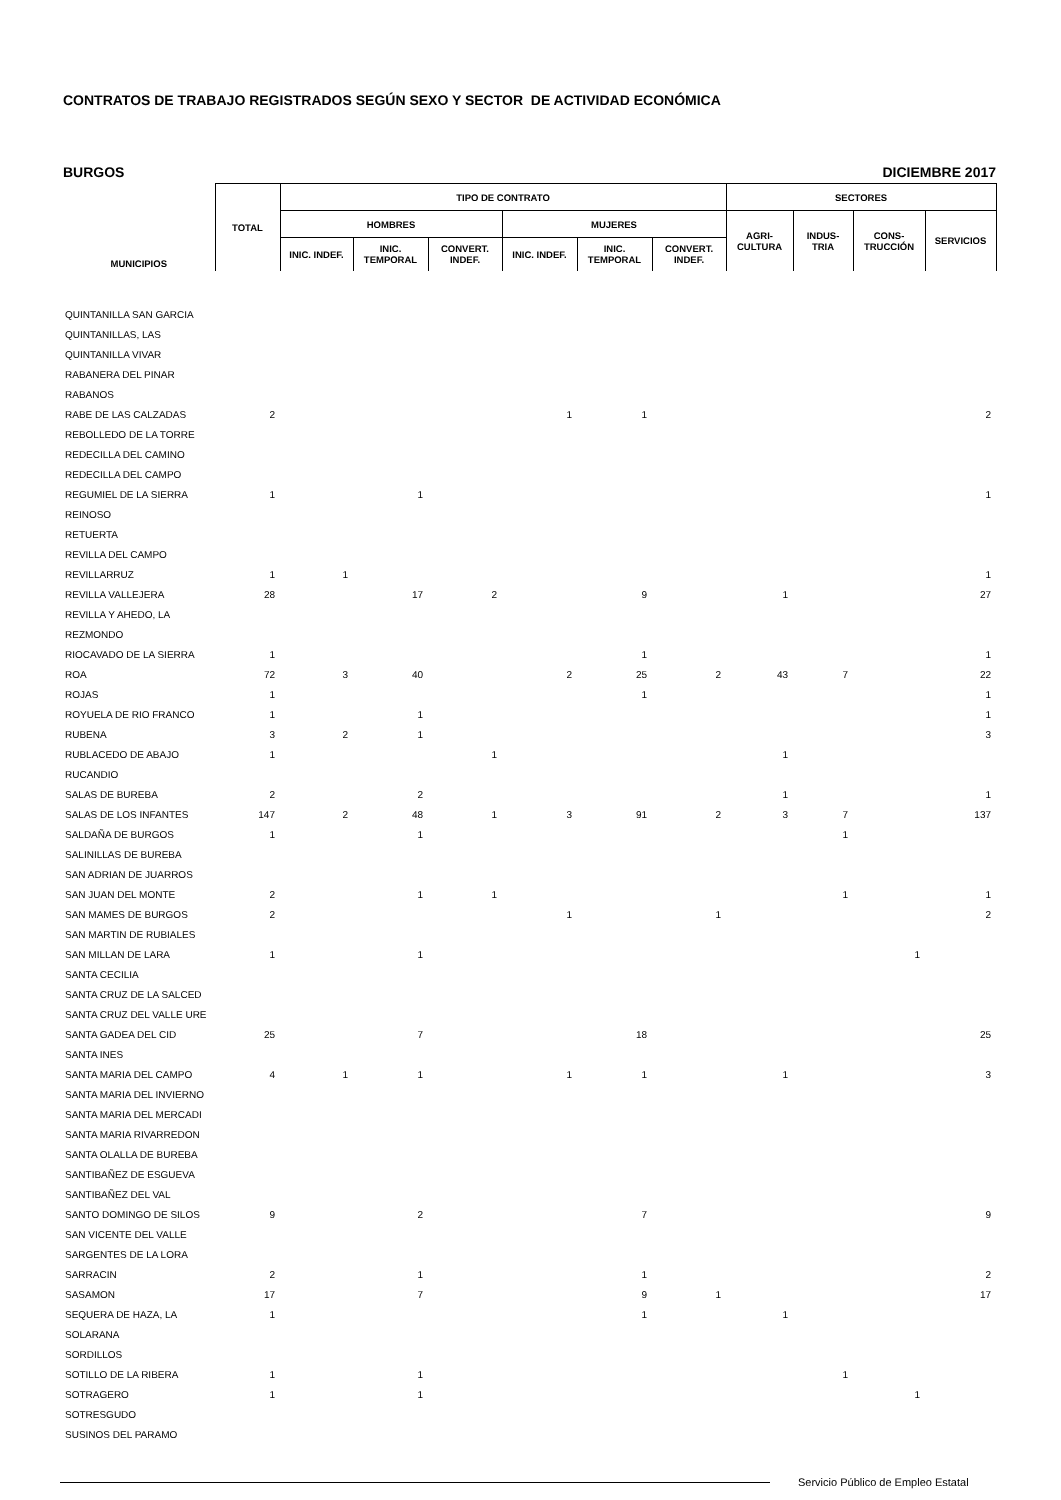CONTRATOS DE TRABAJO REGISTRADOS SEGÚN SEXO Y SECTOR DE ACTIVIDAD ECONÓMICA
BURGOS DICIEMBRE 2017
| MUNICIPIOS | TOTAL | TIPO DE CONTRATO | | | | | | SECTORES | | | |
| --- | --- | --- | --- | --- | --- | --- | --- | --- | --- | --- | --- |
| | | HOMBRES | | | MUJERES | | | AGRI- CULTURA | INDUS- TRIA | CONS- TRUCCIÓN | SERVICIOS |
| | | INIC. INDEF. | INIC. TEMPORAL | CONVERT. INDEF. | INIC. INDEF. | INIC. TEMPORAL | CONVERT. INDEF. | | | | |
| QUINTANILLA SAN GARCIA | | | | | | | | | | | |
| QUINTANILLAS, LAS | | | | | | | | | | | |
| QUINTANILLA VIVAR | | | | | | | | | | | |
| RABANERA DEL PINAR | | | | | | | | | | | |
| RABANOS | | | | | | | | | | | |
| RABE DE LAS CALZADAS | 2 | | | | 1 | 1 | | | | | 2 |
| REBOLLEDO DE LA TORRE | | | | | | | | | | | |
| REDECILLA DEL CAMINO | | | | | | | | | | | |
| REDECILLA DEL CAMPO | | | | | | | | | | | |
| REGUMIEL DE LA SIERRA | 1 | | 1 | | | | | | | | 1 |
| REINOSO | | | | | | | | | | | |
| RETUERTA | | | | | | | | | | | |
| REVILLA DEL CAMPO | | | | | | | | | | | |
| REVILLARRUZ | 1 | 1 | | | | | | | | | 1 |
| REVILLA VALLEJERA | 28 | | 17 | 2 | | 9 | | 1 | | | 27 |
| REVILLA Y AHEDO, LA | | | | | | | | | | | |
| REZMONDO | | | | | | | | | | | |
| RIOCAVADO DE LA SIERRA | 1 | | | | | 1 | | | | | 1 |
| ROA | 72 | 3 | 40 | | 2 | 25 | 2 | 43 | 7 | | 22 |
| ROJAS | 1 | | | | | 1 | | | | | 1 |
| ROYUELA DE RIO FRANCO | 1 | | 1 | | | | | | | | 1 |
| RUBENA | 3 | 2 | 1 | | | | | | | | 3 |
| RUBLACEDO DE ABAJO | 1 | | | 1 | | | | 1 | | | |
| RUCANDIO | | | | | | | | | | | |
| SALAS DE BUREBA | 2 | | 2 | | | | | 1 | | | 1 |
| SALAS DE LOS INFANTES | 147 | 2 | 48 | 1 | 3 | 91 | 2 | 3 | 7 | | 137 |
| SALDAÑA DE BURGOS | 1 | | 1 | | | | | | 1 | | |
| SALINILLAS DE BUREBA | | | | | | | | | | | |
| SAN ADRIAN DE JUARROS | | | | | | | | | | | |
| SAN JUAN DEL MONTE | 2 | | 1 | 1 | | | | | 1 | | 1 |
| SAN MAMES DE BURGOS | 2 | | | | 1 | | 1 | | | | 2 |
| SAN MARTIN DE RUBIALES | | | | | | | | | | | |
| SAN MILLAN DE LARA | 1 | | 1 | | | | | | | 1 | |
| SANTA CECILIA | | | | | | | | | | | |
| SANTA CRUZ DE LA SALCED | | | | | | | | | | | |
| SANTA CRUZ DEL VALLE URE | | | | | | | | | | | |
| SANTA GADEA DEL CID | 25 | | 7 | | | 18 | | | | | 25 |
| SANTA INES | | | | | | | | | | | |
| SANTA MARIA DEL CAMPO | 4 | 1 | 1 | | 1 | 1 | | 1 | | | 3 |
| SANTA MARIA DEL INVIERNO | | | | | | | | | | | |
| SANTA MARIA DEL MERCADI | | | | | | | | | | | |
| SANTA MARIA RIVARREDON | | | | | | | | | | | |
| SANTA OLALLA DE BUREBA | | | | | | | | | | | |
| SANTIBAÑEZ DE ESGUEVA | | | | | | | | | | | |
| SANTIBAÑEZ DEL VAL | | | | | | | | | | | |
| SANTO DOMINGO DE SILOS | 9 | | 2 | | | 7 | | | | | 9 |
| SAN VICENTE DEL VALLE | | | | | | | | | | | |
| SARGENTES DE LA LORA | | | | | | | | | | | |
| SARRACIN | 2 | | 1 | | | 1 | | | | | 2 |
| SASAMON | 17 | | 7 | | | 9 | 1 | | | | 17 |
| SEQUERA DE HAZA, LA | 1 | | | | | 1 | | 1 | | | |
| SOLARANA | | | | | | | | | | | |
| SORDILLOS | | | | | | | | | | | |
| SOTILLO DE LA RIBERA | 1 | | 1 | | | | | | 1 | | |
| SOTRAGERO | 1 | | 1 | | | | | | | 1 | |
| SOTRESGUDO | | | | | | | | | | | |
| SUSINOS DEL PARAMO | | | | | | | | | | | |
Servicio Público de Empleo Estatal